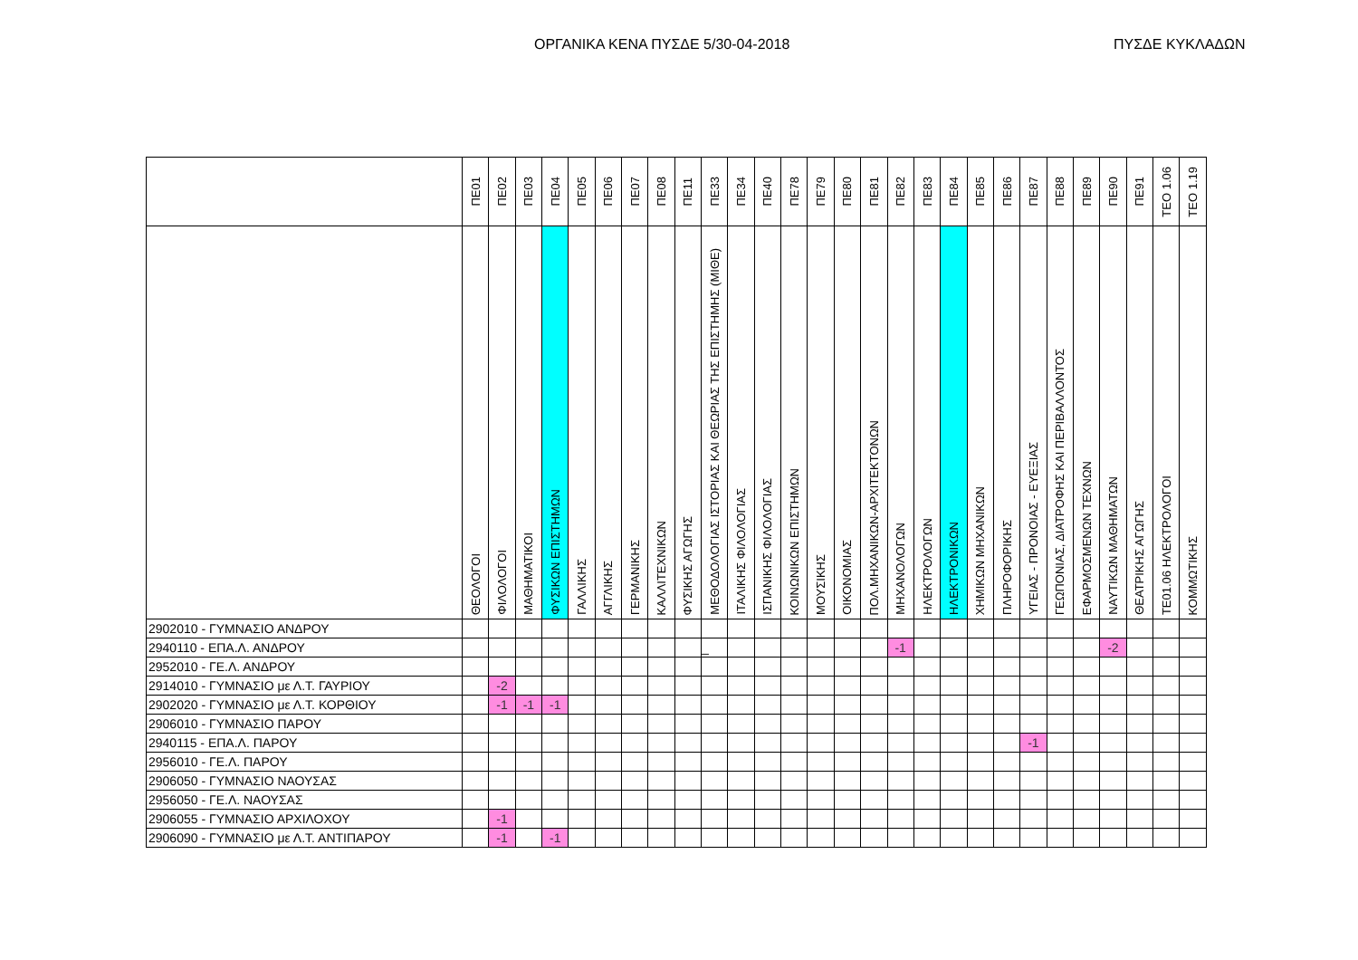ΟΡΓΑΝΙΚΑ ΚΕΝΑ ΠΥΣΔΕ 5/30-04-2018 ΠΥΣΔΕ ΚΥΚΛΑΔΩΝ
| | ΠΕ01 | ΠΕ02 | ΠΕ03 | ΠΕ04 | ΠΕ05 | ΠΕ06 | ΠΕ07 | ΠΕ08 | ΠΕ11 | ΠΕ33 | ΠΕ34 | ΠΕ40 | ΠΕ78 | ΠΕ79 | ΠΕ80 | ΠΕ81 | ΠΕ82 | ΠΕ83 | ΠΕ84 | ΠΕ85 | ΠΕ86 | ΠΕ87 | ΠΕ88 | ΠΕ89 | ΠΕ90 | ΠΕ91 | ΤΕΟ 1.06 | ΤΕΟ 1.19 |
| --- | --- | --- | --- | --- | --- | --- | --- | --- | --- | --- | --- | --- | --- | --- | --- | --- | --- | --- | --- | --- | --- | --- | --- | --- | --- | --- | --- | --- |
| | ΘΕΟΛΟΓΟΙ | ΦΙΛΟΛΟΓΟΙ | ΜΑΘΗΜΑΤΙΚΟΙ | ΦΥΣΙΚΩΝ ΕΠΙΣΤΗΜΩΝ | ΓΑΛΛΙΚΗΣ | ΑΓΓΛΙΚΗΣ | ΓΕΡΜΑΝΙΚΗΣ | ΚΑΛΛΙΤΕΧΝΙΚΩΝ | ΦΥΣΙΚΗΣ ΑΓΩΓΗΣ | ΜΕΘΟΔΟΛΟΓΙΑΣ ΙΣΤΟΡΙΑΣ ΚΑΙ ΘΕΩΡΙΑΣ ΤΗΣ ΕΠΙΣΤΗΜΗΣ (ΜΙΘΕ) | ΙΤΑΛΙΚΗΣ ΦΙΛΟΛΟΓΙΑΣ | ΙΣΠΑΝΙΚΗΣ ΦΙΛΟΛΟΓΙΑΣ | ΚΟΙΝΩΝΙΚΩΝ ΕΠΙΣΤΗΜΩΝ | ΜΟΥΣΙΚΗΣ | ΟΙΚΟΝΟΜΙΑΣ | ΠΟΛ.ΜΗΧΑΝΙΚΩΝ-ΑΡΧΙΤΕΚΤΟΝΩΝ | ΜΗΧΑΝΟΛΟΓΩΝ | ΗΛΕΚΤΡΟΛΟΓΩΝ | ΗΛΕΚΤΡΟΝΙΚΩΝ | ΧΗΜΙΚΩΝ ΜΗΧΑΝΙΚΩΝ | ΠΛΗΡΟΦΟΡΙΚΗΣ | ΥΓΕΙΑΣ - ΠΡΟΝΟΙΑΣ - ΕΥΕΞΙΑΣ | ΓΕΩΠΟΝΙΑΣ, ΔΙΑΤΡΟΦΗΣ ΚΑΙ ΠΕΡΙΒΑΛΛΟΝΤΟΣ | ΕΦΑΡΜΟΣΜΕΝΩΝ ΤΕΧΝΩΝ | ΝΑΥΤΙΚΩΝ ΜΑΘΗΜΑΤΩΝ | ΘΕΑΤΡΙΚΗΣ ΑΓΩΓΗΣ | ΤΕ01.06 ΗΛΕΚΤΡΟΛΟΓΟΙ | ΚΟΜΜΩΤΙΚΗΣ |
| 2902010 - ΓΥΜΝΑΣΙΟ ΑΝΔΡΟΥ | | | | | | | | | | | | | | | | | | | | | | | | | | | | |
| 2940110 - ΕΠΑ.Λ. ΑΝΔΡΟΥ | | | | | | | | | | _ | | | | | | | -1 | | | | | | | | -2 | | | |
| 2952010 - ΓΕ.Λ. ΑΝΔΡΟΥ | | | | | | | | | | | | | | | | | | | | | | | | | | | | |
| 2914010 - ΓΥΜΝΑΣΙΟ με Λ.Τ. ΓΑΥΡΙΟΥ | | -2 | | | | | | | | | | | | | | | | | | | | | | | | | | |
| 2902020 - ΓΥΜΝΑΣΙΟ με Λ.Τ. ΚΟΡΘΙΟΥ | | -1 | -1 | -1 | | | | | | | | | | | | | | | | | | | | | | | | |
| 2906010 - ΓΥΜΝΑΣΙΟ ΠΑΡΟΥ | | | | | | | | | | | | | | | | | | | | | | | | | | | | |
| 2940115 - ΕΠΑ.Λ. ΠΑΡΟΥ | | | | | | | | | | | | | | | | | | | | | | -1 | | | | | | |
| 2956010 - ΓΕ.Λ. ΠΑΡΟΥ | | | | | | | | | | | | | | | | | | | | | | | | | | | | |
| 2906050 - ΓΥΜΝΑΣΙΟ ΝΑΟΥΣΑΣ | | | | | | | | | | | | | | | | | | | | | | | | | | | | |
| 2956050 - ΓΕ.Λ. ΝΑΟΥΣΑΣ | | | | | | | | | | | | | | | | | | | | | | | | | | | | |
| 2906055 - ΓΥΜΝΑΣΙΟ ΑΡΧΙΛΟΧΟΥ | | -1 | | | | | | | | | | | | | | | | | | | | | | | | | | |
| 2906090 - ΓΥΜΝΑΣΙΟ με Λ.Τ. ΑΝΤΙΠΑΡΟΥ | | -1 | | -1 | | | | | | | | | | | | | | | | | | | | | | | | |